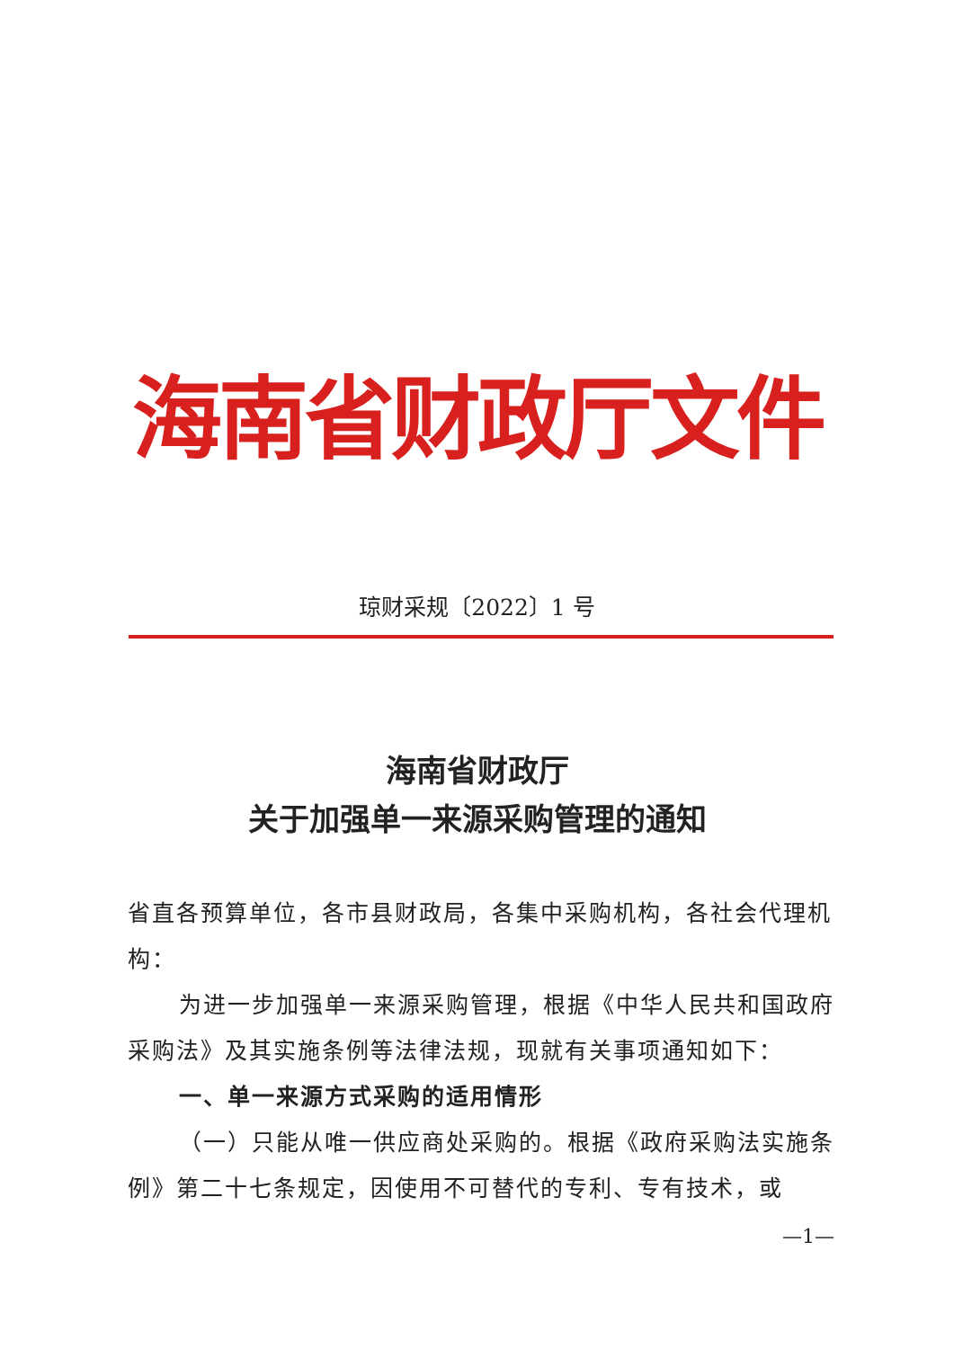海南省财政厅文件
琼财采规〔2022〕1 号
海南省财政厅
关于加强单一来源采购管理的通知
省直各预算单位，各市县财政局，各集中采购机构，各社会代理机构：
为进一步加强单一来源采购管理，根据《中华人民共和国政府采购法》及其实施条例等法律法规，现就有关事项通知如下：
一、单一来源方式采购的适用情形
（一）只能从唯一供应商处采购的。根据《政府采购法实施条例》第二十七条规定，因使用不可替代的专利、专有技术，或
—1—